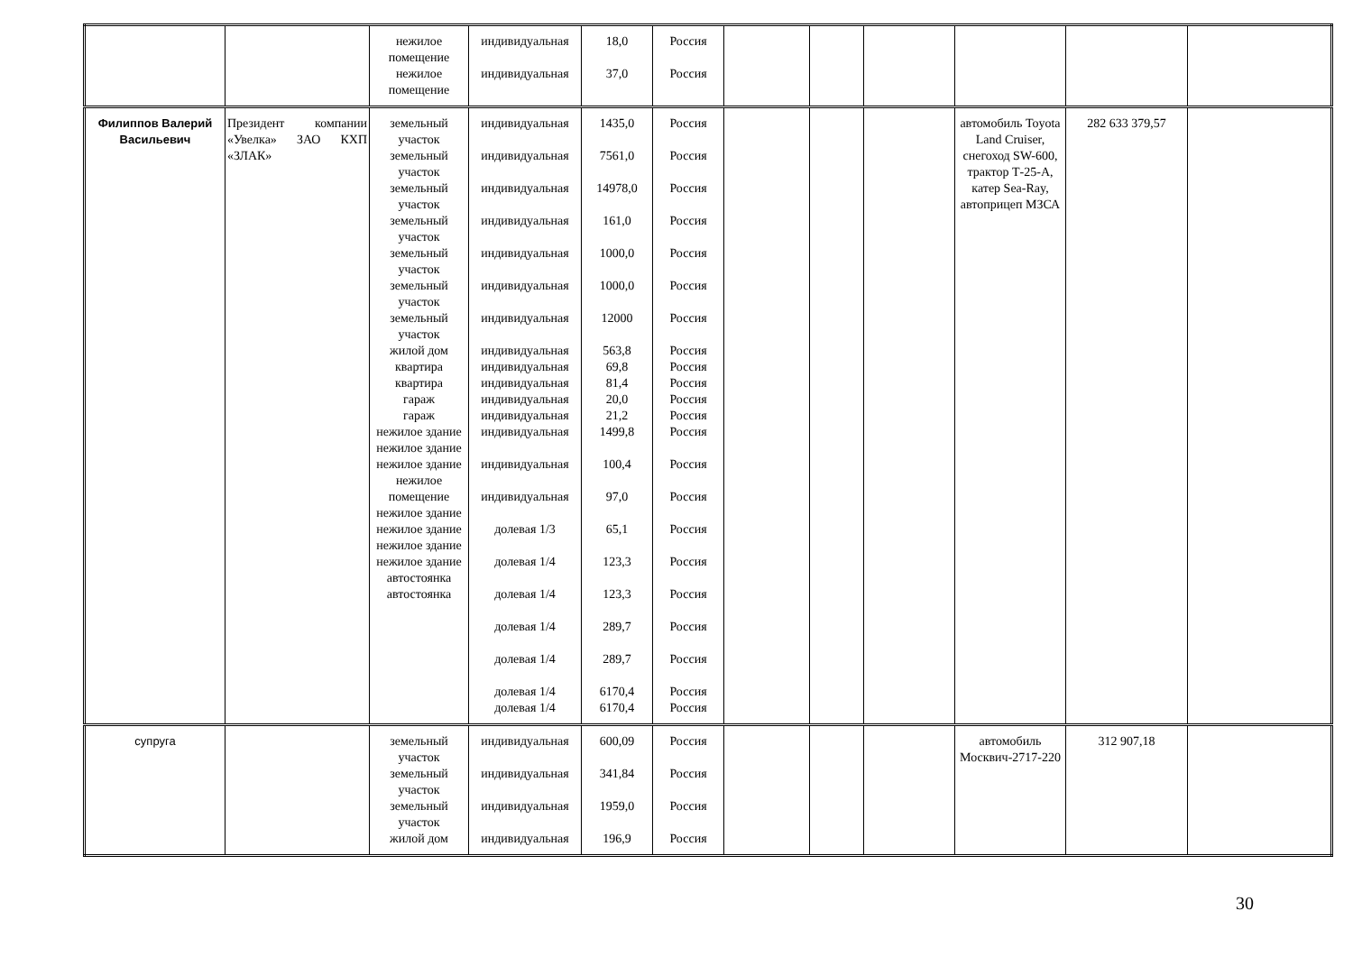| | | нежилое помещение нежилое помещение | индивидуальная индивидуальная | 18,0 37,0 | Россия Россия | | | | | | |
| Филиппов Валерий Васильевич | Президент компании «Увелка» ЗАО КХП «ЗЛАК» | земельный участок земельный участок земельный участок земельный участок земельный участок земельный участок земельный участок жилой дом квартира квартира гараж гараж нежилое здание нежилое здание нежилое здание нежилое помещение нежилое здание нежилое здание нежилое здание нежилое здание автостоянка автостоянка | индивидуальная индивидуальная индивидуальная индивидуальная индивидуальная индивидуальная индивидуальная индивидуальная индивидуальная индивидуальная индивидуальная индивидуальная индивидуальная индивидуальная индивидуальная долевая 1/3 долевая 1/4 долевая 1/4 долевая 1/4 долевая 1/4 долевая 1/4 долевая 1/4 | 1435,0 7561,0 14978,0 161,0 1000,0 1000,0 12000 563,8 69,8 81,4 20,0 21,2 1499,8 100,4 97,0 65,1 123,3 123,3 289,7 289,7 6170,4 6170,4 | Россия Россия Россия Россия Россия Россия Россия Россия Россия Россия Россия Россия Россия Россия Россия Россия Россия Россия Россия Россия Россия Россия | | | | автомобиль Toyota Land Cruiser, снегоход SW-600, трактор Т-25-А, катер Sea-Ray, автоприцеп МЗСА | 282 633 379,57 | |
| супруга | | земельный участок земельный участок земельный участок жилой дом | индивидуальная индивидуальная индивидуальная индивидуальная | 600,09 341,84 1959,0 196,9 | Россия Россия Россия Россия | | | | автомобиль Москвич-2717-220 | 312 907,18 | |
30